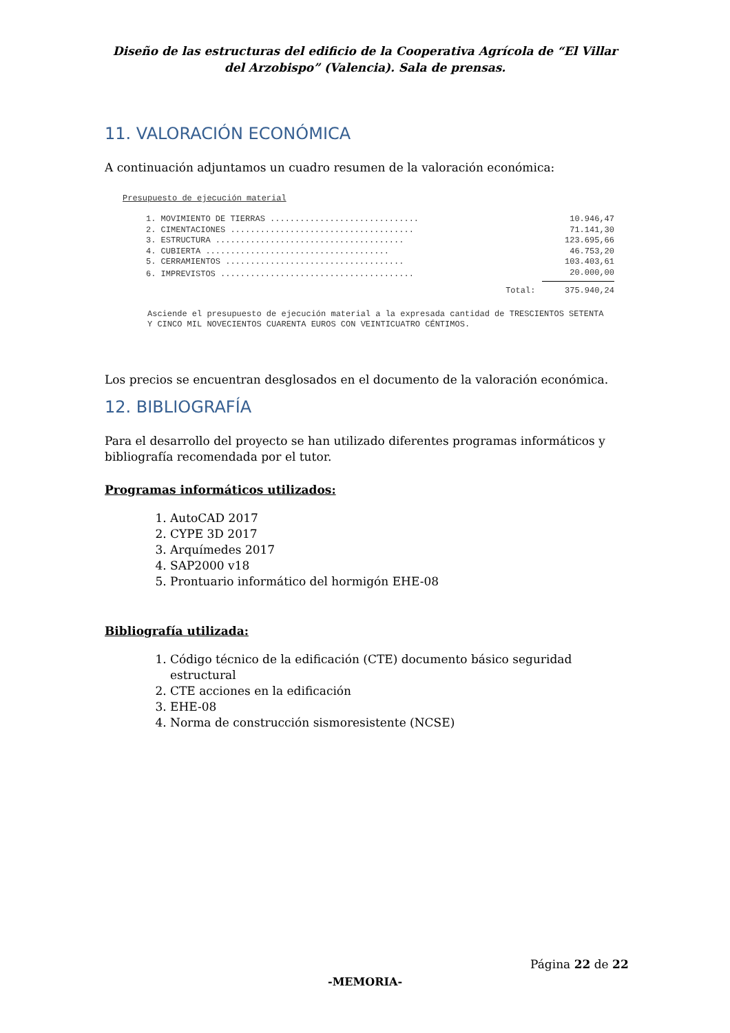Diseño de las estructuras del edificio de la Cooperativa Agrícola de “El Villar del Arzobispo” (Valencia). Sala de prensas.
11. VALORACIÓN ECONÓMICA
A continuación adjuntamos un cuadro resumen de la valoración económica:
Presupuesto de ejecución material
| 1. MOVIMIENTO DE TIERRAS .............................. | 10.946,47 |
| 2. CIMENTACIONES ..................................... | 71.141,30 |
| 3. ESTRUCTURA ...................................... | 123.695,66 |
| 4. CUBIERTA ..................................... | 46.753,20 |
| 5. CERRAMIENTOS .................................... | 103.403,61 |
| 6. IMPREVISTOS ....................................... | 20.000,00 |
| Total: | 375.940,24 |
Asciende el presupuesto de ejecución material a la expresada cantidad de TRESCIENTOS SETENTA Y CINCO MIL NOVECIENTOS CUARENTA EUROS CON VEINTICUATRO CÉNTIMOS.
Los precios se encuentran desglosados en el documento de la valoración económica.
12. BIBLIOGRAFÍA
Para el desarrollo del proyecto se han utilizado diferentes programas informáticos y bibliografía recomendada por el tutor.
Programas informáticos utilizados:
1. AutoCAD 2017
2. CYPE 3D 2017
3. Arquímedes 2017
4. SAP2000 v18
5. Prontuario informático del hormigón EHE-08
Bibliografía utilizada:
1. Código técnico de la edificación (CTE) documento básico seguridad estructural
2. CTE acciones en la edificación
3. EHE-08
4. Norma de construcción sismoresistente (NCSE)
Página 22 de 22
-MEMORIA-